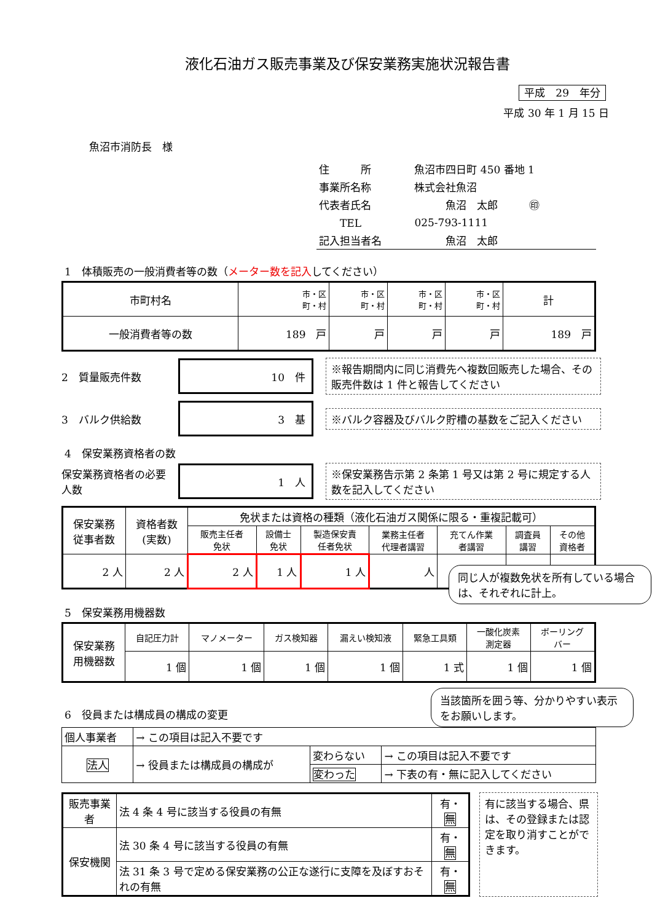液化石油ガス販売事業及び保安業務実施状況報告書
平成　29　年分
平成 30 年 1 月 15 日
魚沼市消防長　様
| 住 所 | 魚沼市四日町 450 番地 1 |
| 事業所名称 | 株式会社魚沼 |
| 代表者氏名 | 魚沼 太郎 ㊞ |
| TEL | 025-793-1111 |
| 記入担当者名 | 魚沼 太郎 |
1　体積販売の一般消費者等の数（メーター数を記入してください）
| 市町村名 | 市・区 町・村 | 市・区 町・村 | 市・区 町・村 | 市・区 町・村 | 計 |
| 一般消費者等の数 | 189 戸 | 戸 | 戸 | 戸 | 189 戸 |
2　質量販売件数
10　件
※報告期間内に同じ消費先へ複数回販売した場合、その販売件数は 1 件と報告してください
3　バルク供給数
3　基
※バルク容器及びバルク貯槽の基数をご記入ください
4　保安業務資格者の数
保安業務資格者の必要人数
1　人
※保安業務告示第 2 条第 1 号又は第 2 号に規定する人数を記入してください
| 保安業務 従事者数 | 資格者数 (実数) | 免状または資格の種類（液化石油ガス関係に限る・重複記載可） | | | | | | |
| | | 販売主任者 免状 | 設備士 免状 | 製造保安責 任者免状 | 業務主任者 代理者講習 | 充てん作業 者講習 | 調査員 講習 | その他 資格者 |
| 2 人 | 2 人 | 2 人 | 1 人 | 1 人 | 人 | | | |
同じ人が複数免状を所有している場合は、それぞれに計上。
5　保安業務用機器数
| 保安業務 用機器数 | 自記圧力計 | マノメーター | ガス検知器 | 漏えい検知液 | 緊急工具類 | 一酸化炭素 測定器 | ボーリング バー |
| | 1 個 | 1 個 | 1 個 | 1 個 | 1 式 | 1 個 | 1 個 |
6　役員または構成員の構成の変更
当該箇所を囲う等、分かりやすい表示をお願いします。
| 個人事業者 | → この項目は記入不要です | | |
| 法人 | → 役員または構成員の構成が | 変わらない | → この項目は記入不要です |
| | | 変わった | → 下表の有・無に記入してください |
| 販売事業者 | 法 4 条 4 号に該当する役員の有無 | 有・ 無 |
| 保安機関 | 法 30 条 4 号に該当する役員の有無 | 有・ 無 |
| | 法 31 条 3 号で定める保安業務の公正な遂行に支障を及ぼすおそれの有無 | 有・ 無 |
有に該当する場合、県は、その登録または認定を取り消すことができます。